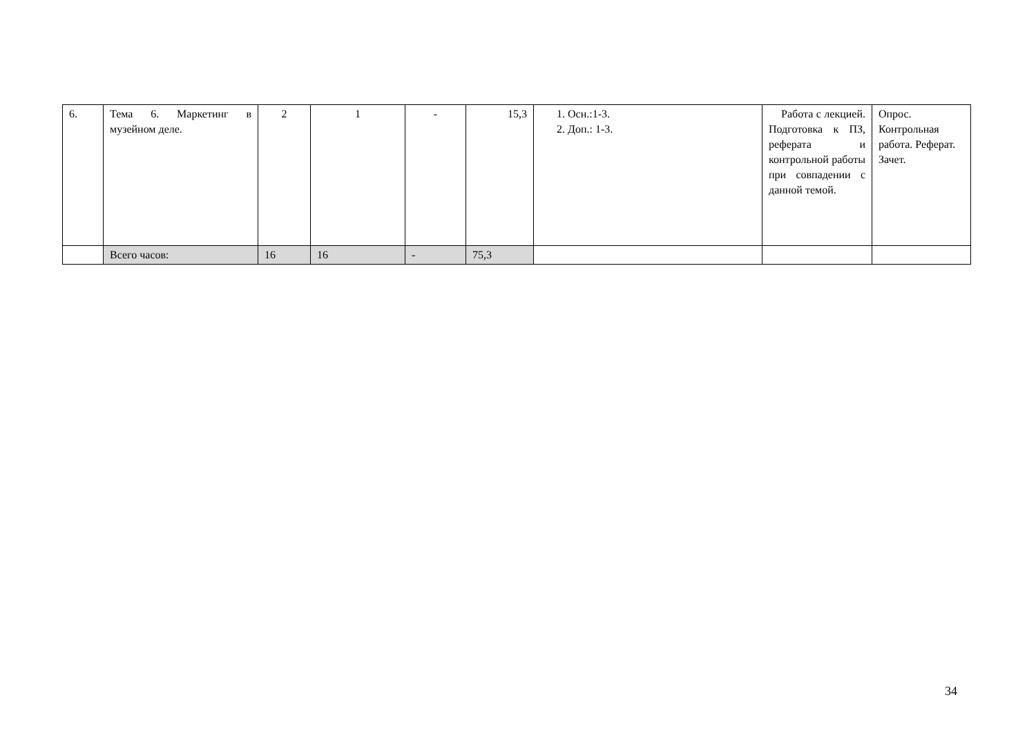| 6. | Тема 6. Маркетинг в музейном деле. | 2 | 1 | - | 15,3 | 1. Осн.:1-3. 2. Доп.: 1-3. | Работа с лекцией. Подготовка к ПЗ, реферата и контрольной работы при совпадении с данной темой. | Опрос. Контрольная работа. Реферат. Зачет. |
| | Всего часов: | 16 | 16 | - | 75,3 | | | |
34